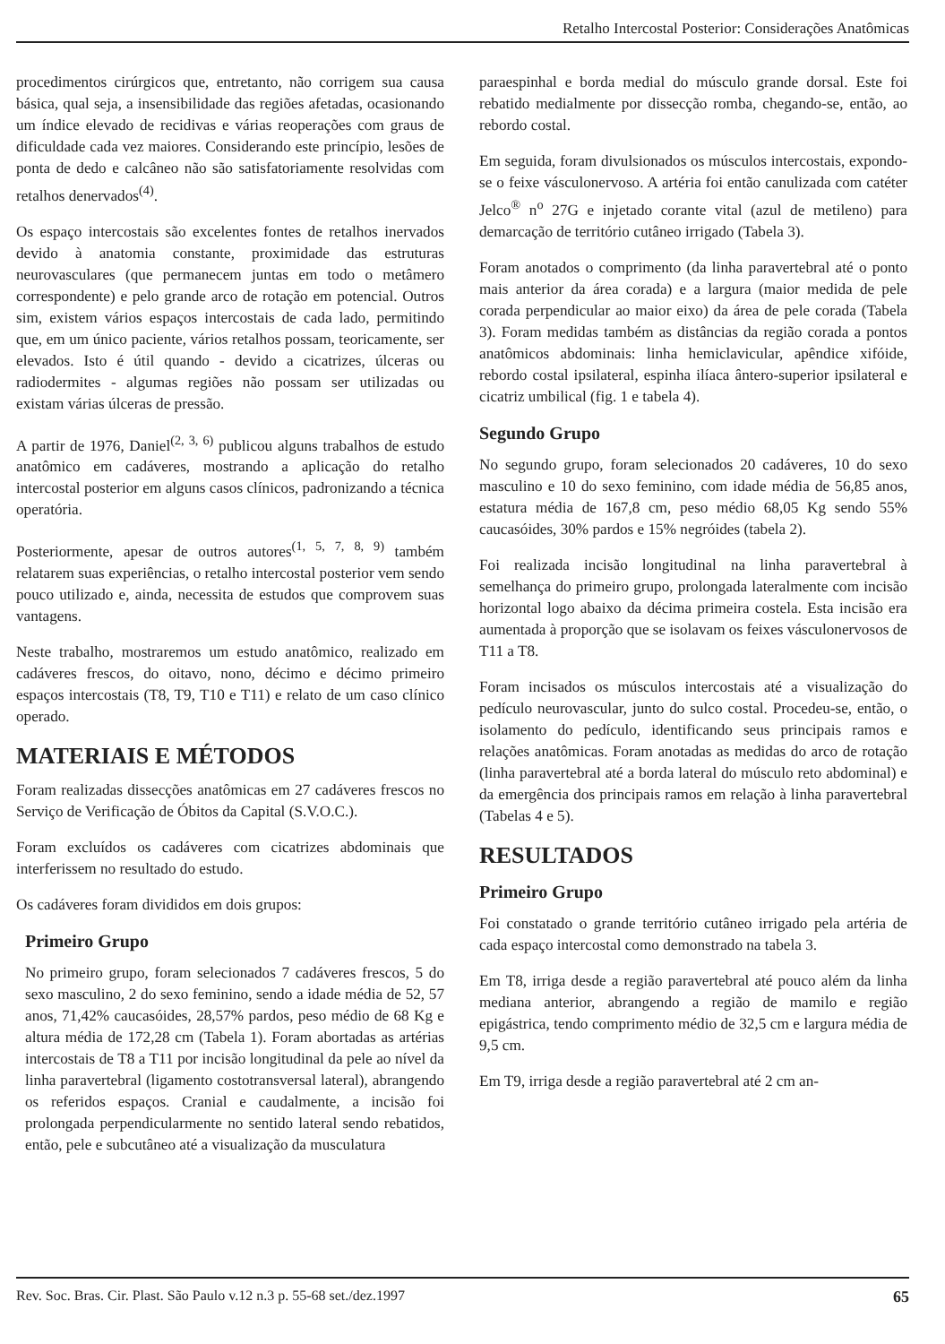Retalho Intercostal Posterior: Considerações Anatômicas
procedimentos cirúrgicos que, entretanto, não corrigem sua causa básica, qual seja, a insensibilidade das regiões afetadas, ocasionando um índice elevado de recidivas e várias reoperações com graus de dificuldade cada vez maiores. Considerando este princípio, lesões de ponta de dedo e calcâneo não são satisfatoriamente resolvidas com retalhos denervados<sup>(4)</sup>.
Os espaço intercostais são excelentes fontes de retalhos inervados devido à anatomia constante, proximidade das estruturas neurovasculares (que permanecem juntas em todo o metâmero correspondente) e pelo grande arco de rotação em potencial. Outros sim, existem vários espaços intercostais de cada lado, permitindo que, em um único paciente, vários retalhos possam, teoricamente, ser elevados. Isto é útil quando - devido a cicatrizes, úlceras ou radiodermites - algumas regiões não possam ser utilizadas ou existam várias úlceras de pressão.
A partir de 1976, Daniel<sup>(2, 3, 6)</sup> publicou alguns trabalhos de estudo anatômico em cadáveres, mostrando a aplicação do retalho intercostal posterior em alguns casos clínicos, padronizando a técnica operatória.
Posteriormente, apesar de outros autores<sup>(1, 5, 7, 8, 9)</sup> também relatarem suas experiências, o retalho intercostal posterior vem sendo pouco utilizado e, ainda, necessita de estudos que comprovem suas vantagens.
Neste trabalho, mostraremos um estudo anatômico, realizado em cadáveres frescos, do oitavo, nono, décimo e décimo primeiro espaços intercostais (T8, T9, T10 e T11) e relato de um caso clínico operado.
MATERIAIS E MÉTODOS
Foram realizadas dissecções anatômicas em 27 cadáveres frescos no Serviço de Verificação de Óbitos da Capital (S.V.O.C.).
Foram excluídos os cadáveres com cicatrizes abdominais que interferissem no resultado do estudo.
Os cadáveres foram divididos em dois grupos:
Primeiro Grupo
No primeiro grupo, foram selecionados 7 cadáveres frescos, 5 do sexo masculino, 2 do sexo feminino, sendo a idade média de 52, 57 anos, 71,42% caucasóides, 28,57% pardos, peso médio de 68 Kg e altura média de 172,28 cm (Tabela 1). Foram abortadas as artérias intercostais de T8 a T11 por incisão longitudinal da pele ao nível da linha paravertebral (ligamento costotransversal lateral), abrangendo os referidos espaços. Cranial e caudalmente, a incisão foi prolongada perpendicularmente no sentido lateral sendo rebatidos, então, pele e subcutâneo até a visualização da musculatura
paraespinhal e borda medial do músculo grande dorsal. Este foi rebatido medialmente por dissecção romba, chegando-se, então, ao rebordo costal.
Em seguida, foram divulsionados os músculos intercostais, expondo-se o feixe vásculonervoso. A artéria foi então canulizada com catéter Jelco<sup>®</sup> n<sup>o</sup> 27G e injetado corante vital (azul de metileno) para demarcação de território cutâneo irrigado (Tabela 3).
Foram anotados o comprimento (da linha paravertebral até o ponto mais anterior da área corada) e a largura (maior medida de pele corada perpendicular ao maior eixo) da área de pele corada (Tabela 3). Foram medidas também as distâncias da região corada a pontos anatômicos abdominais: linha hemiclavicular, apêndice xifóide, rebordo costal ipsilateral, espinha ilíaca ântero-superior ipsilateral e cicatriz umbilical (fig. 1 e tabela 4).
Segundo Grupo
No segundo grupo, foram selecionados 20 cadáveres, 10 do sexo masculino e 10 do sexo feminino, com idade média de 56,85 anos, estatura média de 167,8 cm, peso médio 68,05 Kg sendo 55% caucasóides, 30% pardos e 15% negróides (tabela 2).
Foi realizada incisão longitudinal na linha paravertebral à semelhança do primeiro grupo, prolongada lateralmente com incisão horizontal logo abaixo da décima primeira costela. Esta incisão era aumentada à proporção que se isolavam os feixes vásculonervosos de T11 a T8.
Foram incisados os músculos intercostais até a visualização do pedículo neurovascular, junto do sulco costal. Procedeu-se, então, o isolamento do pedículo, identificando seus principais ramos e relações anatômicas. Foram anotadas as medidas do arco de rotação (linha paravertebral até a borda lateral do músculo reto abdominal) e da emergência dos principais ramos em relação à linha paravertebral (Tabelas 4 e 5).
RESULTADOS
Primeiro Grupo
Foi constatado o grande território cutâneo irrigado pela artéria de cada espaço intercostal como demonstrado na tabela 3.
Em T8, irriga desde a região paravertebral até pouco além da linha mediana anterior, abrangendo a região de mamilo e região epigástrica, tendo comprimento médio de 32,5 cm e largura média de 9,5 cm.
Em T9, irriga desde a região paravertebral até 2 cm an-
Rev. Soc. Bras. Cir. Plast. São Paulo v.12 n.3 p. 55-68 set./dez.1997 65